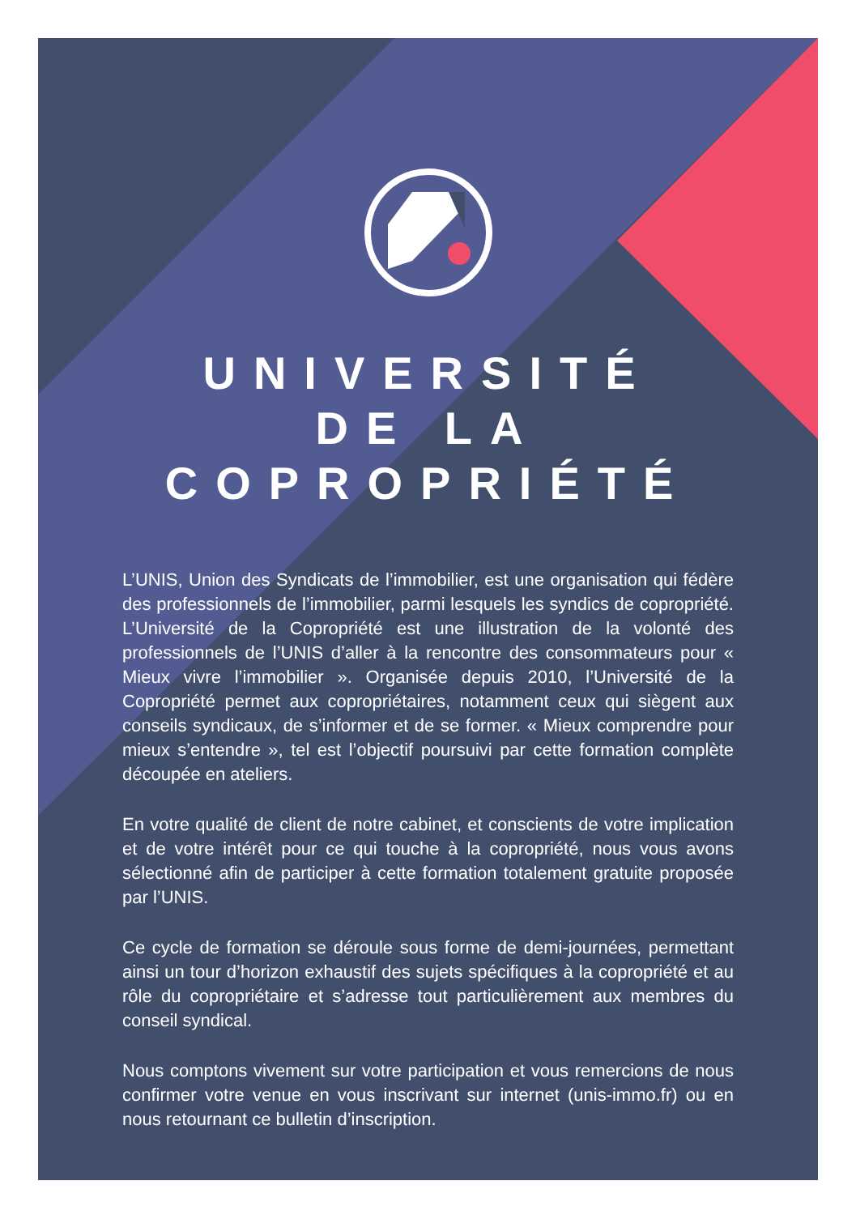UNIVERSITÉ
DE LA COPROPRIÉTÉ
L’UNIS, Union des Syndicats de l’immobilier, est une organisation qui fédère des professionnels de l’immobilier, parmi lesquels les syndics de copropriété. L’Université de la Copropriété est une illustration de la volonté des professionnels de l’UNIS d’aller à la rencontre des consommateurs pour « Mieux vivre l’immobilier ». Organisée depuis 2010, l’Université de la Copropriété permet aux copropriétaires, notamment ceux qui siègent aux conseils syndicaux, de s’informer et de se former. « Mieux comprendre pour mieux s’entendre », tel est l’objectif poursuivi par cette formation complète découpée en ateliers.
En votre qualité de client de notre cabinet, et conscients de votre implication et de votre intérêt pour ce qui touche à la copropriété, nous vous avons sélectionné afin de participer à cette formation totalement gratuite proposée par l’UNIS.
Ce cycle de formation se déroule sous forme de demi-journées, permettant ainsi un tour d’horizon exhaustif des sujets spécifiques à la copropriété et au rôle du copropriétaire et s’adresse tout particulièrement aux membres du conseil syndical.
Nous comptons vivement sur votre participation et vous remercions de nous confirmer votre venue en vous inscrivant sur internet (unis-immo.fr) ou en nous retournant ce bulletin d’inscription.